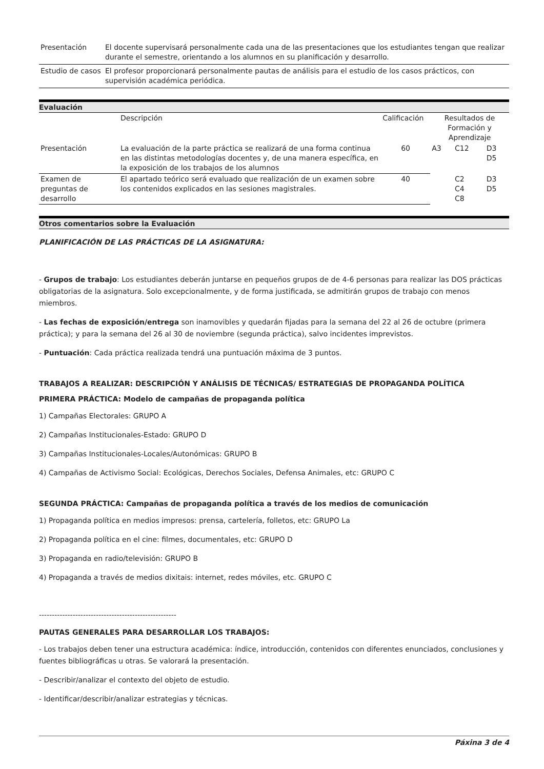| Presentación | El docente supervisará personalmente cada una de las presentaciones que los estudiantes tengan que realizar durante el semestre, orientando a los alumnos en su planificación y desarrollo. |
| Estudio de casos | El profesor proporcionará personalmente pautas de análisis para el estudio de los casos prácticos, con supervisión académica periódica. |
Evaluación
| | Descripción | Calificación | Resultados de Formación y Aprendizaje | | |
| --- | --- | --- | --- | --- | --- |
| Presentación | La evaluación de la parte práctica se realizará de una forma continua en las distintas metodologías docentes y, de una manera específica, en la exposición de los trabajos de los alumnos | 60 | A3 | C12 | D3 D5 |
| Examen de preguntas de desarrollo | El apartado teórico será evaluado que realización de un examen sobre los contenidos explicados en las sesiones magistrales. | 40 | | C2 C4 C8 | D3 D5 |
Otros comentarios sobre la Evaluación
PLANIFICACIÓN DE LAS PRÁCTICAS DE LA ASIGNATURA:
- Grupos de trabajo: Los estudiantes deberán juntarse en pequeños grupos de de 4-6 personas para realizar las DOS prácticas obligatorias de la asignatura. Solo excepcionalmente, y de forma justificada, se admitirán grupos de trabajo con menos miembros.
- Las fechas de exposición/entrega son inamovibles y quedarán fijadas para la semana del 22 al 26 de octubre (primera práctica); y para la semana del 26 al 30 de noviembre (segunda práctica), salvo incidentes imprevistos.
- Puntuación: Cada práctica realizada tendrá una puntuación máxima de 3 puntos.
TRABAJOS A REALIZAR: DESCRIPCIÓN Y ANÁLISIS DE TÉCNICAS/ ESTRATEGIAS DE PROPAGANDA POLÍTICA
PRIMERA PRÁCTICA: Modelo de campañas de propaganda política
1) Campañas Electorales: GRUPO A
2) Campañas Institucionales-Estado: GRUPO D
3) Campañas Institucionales-Locales/Autonómicas: GRUPO B
4) Campañas de Activismo Social: Ecológicas, Derechos Sociales, Defensa Animales, etc: GRUPO C
SEGUNDA PRÁCTICA: Campañas de propaganda política a través de los medios de comunicación
1) Propaganda política en medios impresos: prensa, cartelería, folletos, etc: GRUPO La
2) Propaganda política en el cine: filmes, documentales, etc: GRUPO D
3) Propaganda en radio/televisión: GRUPO B
4) Propaganda a través de medios dixitais: internet, redes móviles, etc. GRUPO C
-----------------------------------------------------
PAUTAS GENERALES PARA DESARROLLAR LOS TRABAJOS:
- Los trabajos deben tener una estructura académica: índice, introducción, contenidos con diferentes enunciados, conclusiones y fuentes bibliográficas u otras. Se valorará la presentación.
- Describir/analizar el contexto del objeto de estudio.
- Identificar/describir/analizar estrategias y técnicas.
Páxina 3 de 4